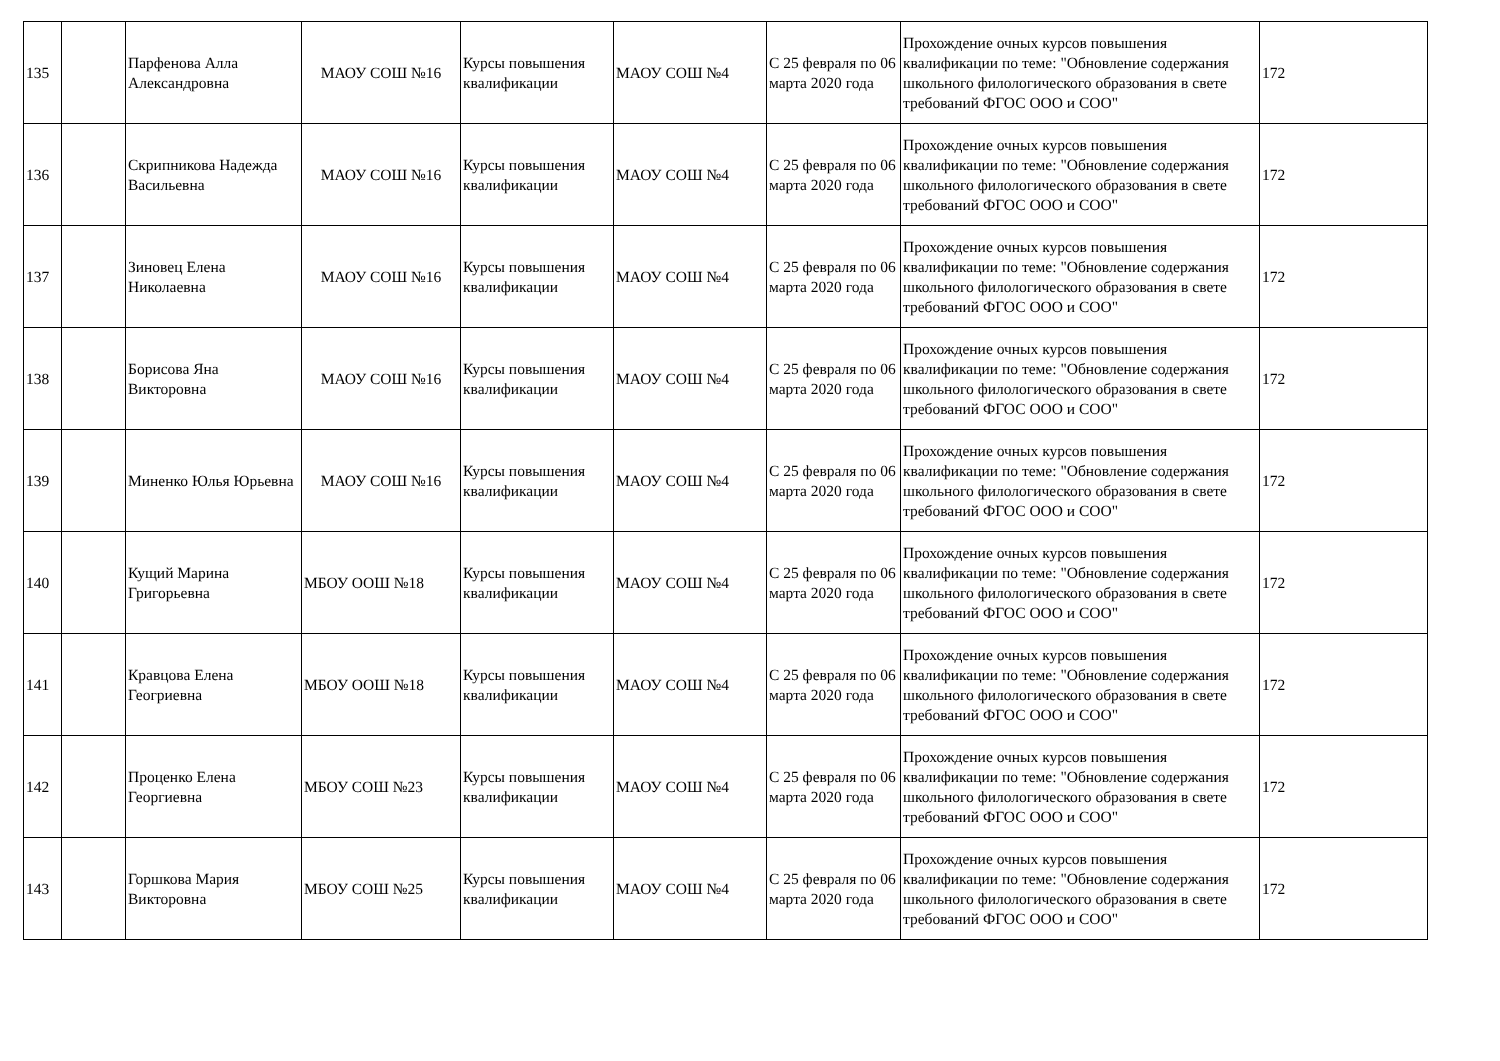| 135 | | Парфенова Алла Александровна | МАОУ СОШ №16 | Курсы повышения квалификации | МАОУ СОШ №4 | С 25 февраля по 06 марта 2020 года | Прохождение очных курсов повышения квалификации по теме: "Обновление содержания школьного филологического образования в свете требований ФГОС ООО и СОО" | 172 |
| 136 | | Скрипникова Надежда Васильевна | МАОУ СОШ №16 | Курсы повышения квалификации | МАОУ СОШ №4 | С 25 февраля по 06 марта 2020 года | Прохождение очных курсов повышения квалификации по теме: "Обновление содержания школьного филологического образования в свете требований ФГОС ООО и СОО" | 172 |
| 137 | | Зиновец Елена Николаевна | МАОУ СОШ №16 | Курсы повышения квалификации | МАОУ СОШ №4 | С 25 февраля по 06 марта 2020 года | Прохождение очных курсов повышения квалификации по теме: "Обновление содержания школьного филологического образования в свете требований ФГОС ООО и СОО" | 172 |
| 138 | | Борисова Яна Викторовна | МАОУ СОШ №16 | Курсы повышения квалификации | МАОУ СОШ №4 | С 25 февраля по 06 марта 2020 года | Прохождение очных курсов повышения квалификации по теме: "Обновление содержания школьного филологического образования в свете требований ФГОС ООО и СОО" | 172 |
| 139 | | Миненко Юлья Юрьевна | МАОУ СОШ №16 | Курсы повышения квалификации | МАОУ СОШ №4 | С 25 февраля по 06 марта 2020 года | Прохождение очных курсов повышения квалификации по теме: "Обновление содержания школьного филологического образования в свете требований ФГОС ООО и СОО" | 172 |
| 140 | | Кущий Марина Григорьевна | МБОУ ООШ №18 | Курсы повышения квалификации | МАОУ СОШ №4 | С 25 февраля по 06 марта 2020 года | Прохождение очных курсов повышения квалификации по теме: "Обновление содержания школьного филологического образования в свете требований ФГОС ООО и СОО" | 172 |
| 141 | | Кравцова Елена Геогриевна | МБОУ ООШ №18 | Курсы повышения квалификации | МАОУ СОШ №4 | С 25 февраля по 06 марта 2020 года | Прохождение очных курсов повышения квалификации по теме: "Обновление содержания школьного филологического образования в свете требований ФГОС ООО и СОО" | 172 |
| 142 | | Проценко Елена Георгиевна | МБОУ СОШ №23 | Курсы повышения квалификации | МАОУ СОШ №4 | С 25 февраля по 06 марта 2020 года | Прохождение очных курсов повышения квалификации по теме: "Обновление содержания школьного филологического образования в свете требований ФГОС ООО и СОО" | 172 |
| 143 | | Горшкова Мария Викторовна | МБОУ СОШ №25 | Курсы повышения квалификации | МАОУ СОШ №4 | С 25 февраля по 06 марта 2020 года | Прохождение очных курсов повышения квалификации по теме: "Обновление содержания школьного филологического образования в свете требований ФГОС ООО и СОО" | 172 |